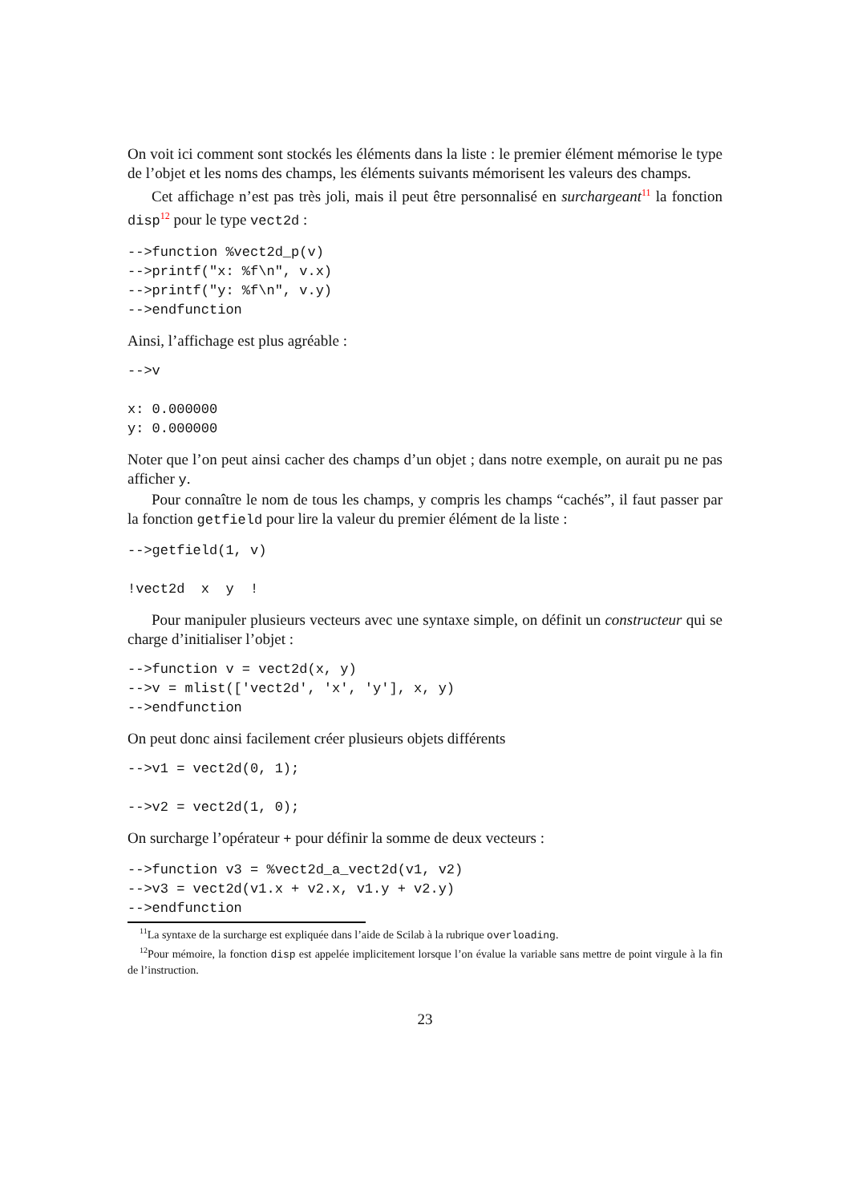On voit ici comment sont stockés les éléments dans la liste : le premier élément mémorise le type de l’objet et les noms des champs, les éléments suivants mémorisent les valeurs des champs.
Cet affichage n’est pas très joli, mais il peut être personnalisé en surchargeant<sup>11</sup> la fonction disp<sup>12</sup> pour le type vect2d :
-->function %vect2d_p(v)
-->printf("x: %f\n", v.x)
-->printf("y: %f\n", v.y)
-->endfunction
Ainsi, l’affichage est plus agréable :
-->v

x: 0.000000
y: 0.000000
Noter que l’on peut ainsi cacher des champs d’un objet ; dans notre exemple, on aurait pu ne pas afficher y.
Pour connaître le nom de tous les champs, y compris les champs “cachés”, il faut passer par la fonction getfield pour lire la valeur du premier élément de la liste :
-->getfield(1, v)

!vect2d  x  y  !
Pour manipuler plusieurs vecteurs avec une syntaxe simple, on définit un constructeur qui se charge d’initialiser l’objet :
-->function v = vect2d(x, y)
-->v = mlist(['vect2d', 'x', 'y'], x, y)
-->endfunction
On peut donc ainsi facilement créer plusieurs objets différents
-->v1 = vect2d(0, 1);

-->v2 = vect2d(1, 0);
On surcharge l’opérateur + pour définir la somme de deux vecteurs :
-->function v3 = %vect2d_a_vect2d(v1, v2)
-->v3 = vect2d(v1.x + v2.x, v1.y + v2.y)
-->endfunction
<sup>11</sup> La syntaxe de la surcharge est expliquée dans l’aide de Scilab à la rubrique overloading.
<sup>12</sup> Pour mémoire, la fonction disp est appelée implicitement lorsque l’on évalue la variable sans mettre de point virgule à la fin de l’instruction.
23